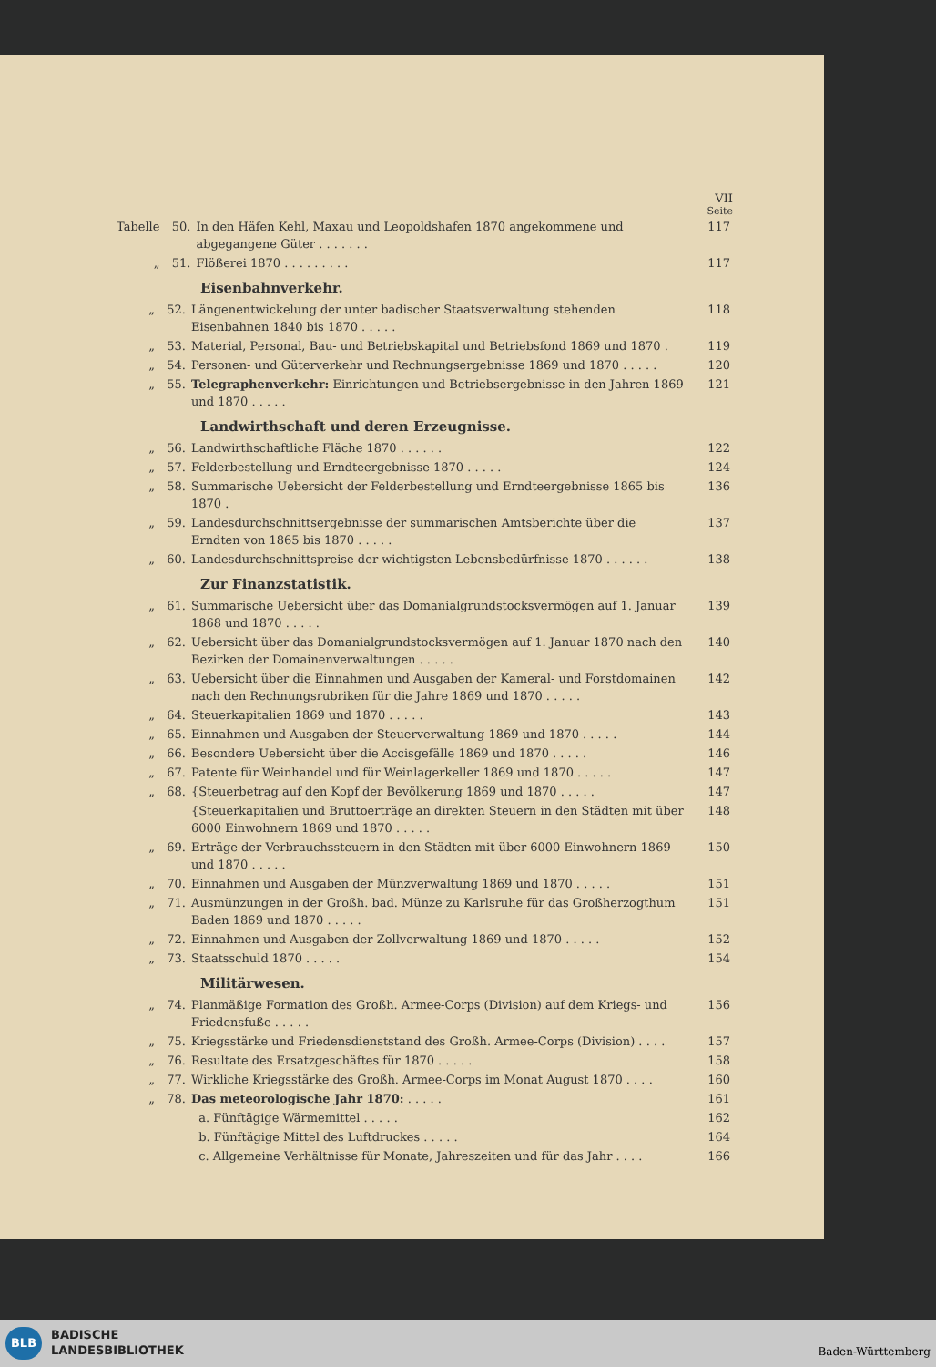VII
Seite
| Tabelle | 50. | In den Häfen Kehl, Maxau und Leopoldshafen 1870 angekommene und abgegangene Güter . . . . . . . | 117 |
| „ | 51. | Flößerei 1870 . . . . . . . . . | 117 |
Eisenbahnverkehr.
| „ | 52. | Längenentwickelung der unter badischer Staatsverwaltung stehenden Eisenbahnen 1840 bis 1870 . . . . . | 118 |
| „ | 53. | Material, Personal, Bau- und Betriebskapital und Betriebsfond 1869 und 1870 . | 119 |
| „ | 54. | Personen- und Güterverkehr und Rechnungsergebnisse 1869 und 1870 . . . . . | 120 |
| „ | 55. | Telegraphenverkehr: Einrichtungen und Betriebsergebnisse in den Jahren 1869 und 1870 . . . . . | 121 |
Landwirthschaft und deren Erzeugnisse.
| „ | 56. | Landwirthschaftliche Fläche 1870 . . . . . . | 122 |
| „ | 57. | Felderbestellung und Erndteergebnisse 1870 . . . . . | 124 |
| „ | 58. | Summarische Uebersicht der Felderbestellung und Erndteergebnisse 1865 bis 1870 . | 136 |
| „ | 59. | Landesdurchschnittsergebnisse der summarischen Amtsberichte über die Erndten von 1865 bis 1870 . . . . . | 137 |
| „ | 60. | Landesdurchschnittspreise der wichtigsten Lebensbedürfnisse 1870 . . . . . . | 138 |
Zur Finanzstatistik.
| „ | 61. | Summarische Uebersicht über das Domanialgrundstocksvermögen auf 1. Januar 1868 und 1870 . . . . . | 139 |
| „ | 62. | Uebersicht über das Domanialgrundstocksvermögen auf 1. Januar 1870 nach den Bezirken der Domainenverwaltungen . . . . . | 140 |
| „ | 63. | Uebersicht über die Einnahmen und Ausgaben der Kameral- und Forstdomainen nach den Rechnungsrubriken für die Jahre 1869 und 1870 . . . . . | 142 |
| „ | 64. | Steuerkapitalien 1869 und 1870 . . . . . | 143 |
| „ | 65. | Einnahmen und Ausgaben der Steuerverwaltung 1869 und 1870 . . . . . | 144 |
| „ | 66. | Besondere Uebersicht über die Accisgefälle 1869 und 1870 . . . . . | 146 |
| „ | 67. | Patente für Weinhandel und für Weinlagerkeller 1869 und 1870 . . . . . | 147 |
| „ | 68. | {Steuerbetrag auf den Kopf der Bevölkerung 1869 und 1870 . . . . . | 147 |
| | | {Steuerkapitalien und Bruttoerträge an direkten Steuern in den Städten mit über 6000 Einwohnern 1869 und 1870 . . . . . | 148 |
| „ | 69. | Erträge der Verbrauchssteuern in den Städten mit über 6000 Einwohnern 1869 und 1870 . . . . . | 150 |
| „ | 70. | Einnahmen und Ausgaben der Münzverwaltung 1869 und 1870 . . . . . | 151 |
| „ | 71. | Ausmünzungen in der Großh. bad. Münze zu Karlsruhe für das Großherzogthum Baden 1869 und 1870 . . . . . | 151 |
| „ | 72. | Einnahmen und Ausgaben der Zollverwaltung 1869 und 1870 . . . . . | 152 |
| „ | 73. | Staatsschuld 1870 . . . . . | 154 |
Militärwesen.
| „ | 74. | Planmäßige Formation des Großh. Armee-Corps (Division) auf dem Kriegs- und Friedensfuße . . . . . | 156 |
| „ | 75. | Kriegsstärke und Friedensdienststand des Großh. Armee-Corps (Division) . . . . | 157 |
| „ | 76. | Resultate des Ersatzgeschäftes für 1870 . . . . . | 158 |
| „ | 77. | Wirkliche Kriegsstärke des Großh. Armee-Corps im Monat August 1870 . . . . | 160 |
| „ | 78. | Das meteorologische Jahr 1870: . . . . . | 161 |
| | | a. Fünftägige Wärmemittel . . . . . | 162 |
| | | b. Fünftägige Mittel des Luftdruckes . . . . . | 164 |
| | | c. Allgemeine Verhältnisse für Monate, Jahreszeiten und für das Jahr . . . . | 166 |
BLB
BADISCHE
LANDESBIBLIOTHEK
Baden-Württemberg